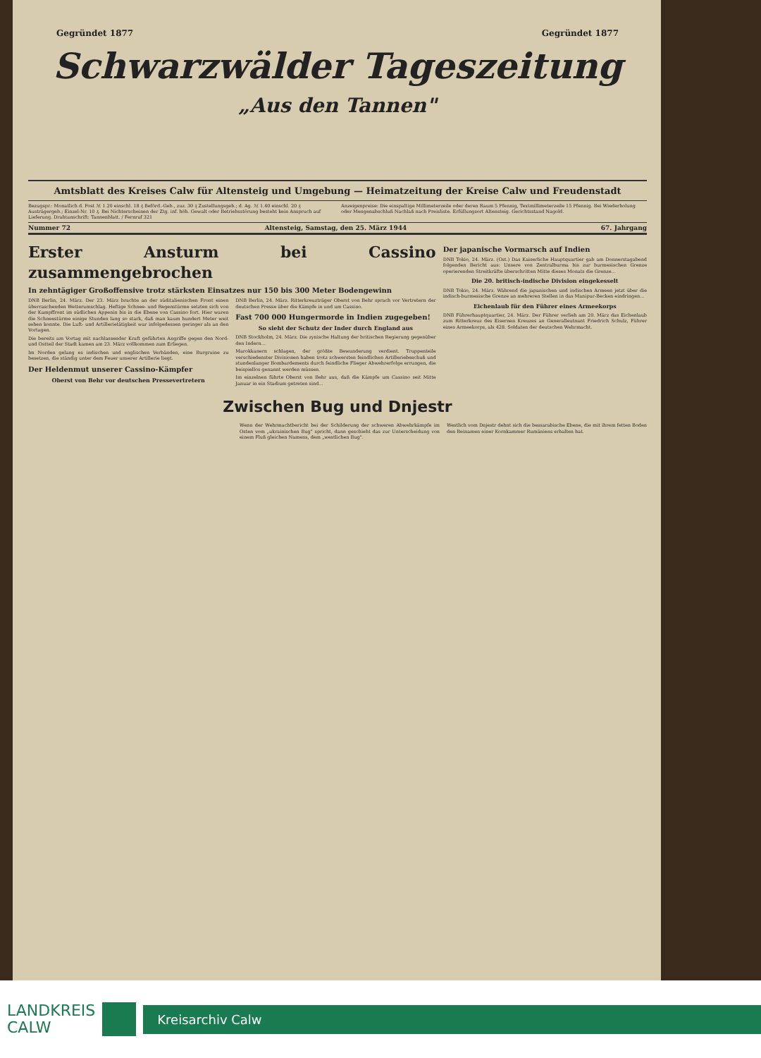Gegründet 1877 Gegründet 1877
Schwarzwälder Tageszeitung
„Aus den Tannen"
Amtsblatt des Kreises Calw für Altensteig und Umgebung — Heimatzeitung der Kreise Calw und Freudenstadt
Bezugspr.: Monatlich d. Post ℳ 1.20 einschl. 18 ₰ Beförd.-Geb., zuz. 30 ₰ Zustellungsgeb.; d. Ag. ℳ 1.40 einschl. 20 ₰ Austrägergeb.; Einzel-Nr. 10 ₰. Bei Nichterscheinen der Ztg. inf. höh. Gewalt oder Betriebsstörung besteht kein Anspruch auf Lieferung. Drahtanschrift: Tannenblatt. / Fernruf 321
Anzeigenpreise: Die einspaltige Millimeterzeile oder deren Raum 5 Pfennig, Textmillimeterzeile 15 Pfennig. Bei Wiederholung oder Mengenabschluß Nachlaß nach Preisliste. Erfüllungsort Altensteig. Gerichtsstand Nagold.
Nummer 72 Altensteig, Samstag, den 25. März 1944 67. Jahrgang
Erster Ansturm bei Cassino zusammengebrochen
In zehntägiger Großoffensive trotz stärksten Einsatzes nur 150 bis 300 Meter Bodengewinn
DNB Berlin, 24. März. Der 23. März brachte an der süditalienischen Front einen überraschenden Wetterumschlag. Heftige Schnee- und Regenstürme setzten sich von der Kampffront im südlichen Appenin bis in die Ebene von Cassino fort. Hier waren die Schneestürme einige Stunden lang so stark, daß man kaum hundert Meter weit sehen konnte. Die Luft- und Artillerietätigkeit war infolgedessen geringer als an den Vortagen.
Die bereits am Vortag mit nachlassender Kraft geführten Angriffe gegen den Nord- und Ostteil der Stadt kamen am 23. März vollkommen zum Erliegen.
Im Norden gelang es indischen und englischen Verbänden, eine Burgruine zu besetzen, die ständig unter dem Feuer unserer Artillerie liegt.
Der Heldenmut unserer Cassino-Kämpfer
Oberst von Behr vor deutschen Pressevertretern
DNB Berlin, 24. März. Ritterkreuzträger Oberst von Behr sprach vor Vertretern der deutschen Presse über die Kämpfe in und um Cassino.
Fast 700 000 Hungermorde in Indien zugegeben!
So sieht der Schutz der Inder durch England aus
DNB Stockholm, 24. März. Die zynische Haltung der britischen Regierung gegenüber den Indern...
Marokkanern schlagen, der größte Bewunderung verdient. Truppenteile verschiedenster Divisionen haben trotz schwersten feindlichen Artilleriebeschuß und stundenlanger Bombardements durch feindliche Flieger Abwehrerfolge errungen, die beispiellos genannt werden müssen.
Im einzelnen führte Oberst von Behr aus, daß die Kämpfe um Cassino seit Mitte Januar in ein Stadium getreten sind...
Der japanische Vormarsch auf Indien
DNB Tokio, 24. März. (Ost.) Das Kaiserliche Hauptquartier gab am Donnerstagabend folgenden Bericht aus: Unsere von Zentralburma bis zur burmesischen Grenze operierenden Streitkräfte überschritten Mitte dieses Monats die Grenze...
Die 20. britisch-indische Division eingekesselt
DNB Tokio, 24. März. Während die japanischen und indischen Armeen jetzt über die indisch-burmesische Grenze an mehreren Stellen in das Manipur-Becken eindringen...
Eichenlaub für den Führer eines Armeekorps
DNB Führerhauptquartier, 24. März. Der Führer verlieh am 20. März das Eichenlaub zum Ritterkreuz des Eisernen Kreuzes an Generalleutnant Friedrich Schulz, Führer eines Armeekorps, als 428. Soldaten der deutschen Wehrmacht.
Zwischen Bug und Dnjestr
Wenn der Wehrmachtbericht bei der Schilderung der schweren Abwehrkämpfe im Osten vom „ukrainischen Bug" spricht, dann geschieht das zur Unterscheidung von einem Fluß gleichen Namens, dem „westlichen Bug".
Westlich vom Dnjestr dehnt sich die bessarabische Ebene, die mit ihrem fetten Boden den Beinamen einer Kornkammer Rumäniens erhalten hat.
LANDKREIS
CALW
Kreisarchiv Calw